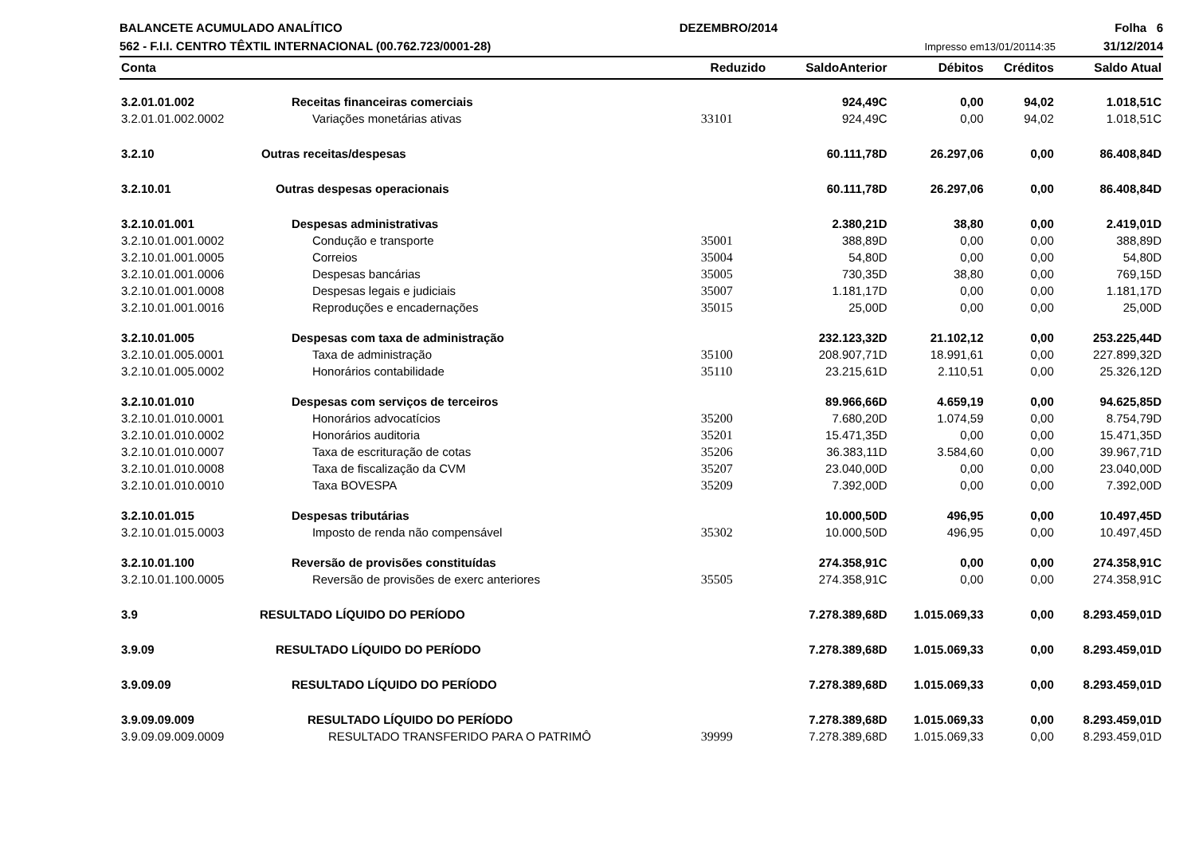BALANCETE ACUMULADO ANALÍTICO DEZEMBRO/2014 Folha 6
562 - F.I.I. CENTRO TÊXTIL INTERNACIONAL (00.762.723/0001-28) Impresso em13/01/20114:35 31/12/2014
| Conta | | Reduzido | SaldoAnterior | Débitos | Créditos | Saldo Atual |
| --- | --- | --- | --- | --- | --- | --- |
| 3.2.01.01.002 | Receitas financeiras comerciais | | 924,49C | 0,00 | 94,02 | 1.018,51C |
| 3.2.01.01.002.0002 | Variações monetárias ativas | 33101 | 924,49C | 0,00 | 94,02 | 1.018,51C |
| 3.2.10 | Outras receitas/despesas | | 60.111,78D | 26.297,06 | 0,00 | 86.408,84D |
| 3.2.10.01 | Outras despesas operacionais | | 60.111,78D | 26.297,06 | 0,00 | 86.408,84D |
| 3.2.10.01.001 | Despesas administrativas | | 2.380,21D | 38,80 | 0,00 | 2.419,01D |
| 3.2.10.01.001.0002 | Condução e transporte | 35001 | 388,89D | 0,00 | 0,00 | 388,89D |
| 3.2.10.01.001.0005 | Correios | 35004 | 54,80D | 0,00 | 0,00 | 54,80D |
| 3.2.10.01.001.0006 | Despesas bancárias | 35005 | 730,35D | 38,80 | 0,00 | 769,15D |
| 3.2.10.01.001.0008 | Despesas legais e judiciais | 35007 | 1.181,17D | 0,00 | 0,00 | 1.181,17D |
| 3.2.10.01.001.0016 | Reproduções e encadernações | 35015 | 25,00D | 0,00 | 0,00 | 25,00D |
| 3.2.10.01.005 | Despesas com taxa de administração | | 232.123,32D | 21.102,12 | 0,00 | 253.225,44D |
| 3.2.10.01.005.0001 | Taxa de administração | 35100 | 208.907,71D | 18.991,61 | 0,00 | 227.899,32D |
| 3.2.10.01.005.0002 | Honorários contabilidade | 35110 | 23.215,61D | 2.110,51 | 0,00 | 25.326,12D |
| 3.2.10.01.010 | Despesas com serviços de terceiros | | 89.966,66D | 4.659,19 | 0,00 | 94.625,85D |
| 3.2.10.01.010.0001 | Honorários advocatícios | 35200 | 7.680,20D | 1.074,59 | 0,00 | 8.754,79D |
| 3.2.10.01.010.0002 | Honorários auditoria | 35201 | 15.471,35D | 0,00 | 0,00 | 15.471,35D |
| 3.2.10.01.010.0007 | Taxa de escrituração de cotas | 35206 | 36.383,11D | 3.584,60 | 0,00 | 39.967,71D |
| 3.2.10.01.010.0008 | Taxa de fiscalização da CVM | 35207 | 23.040,00D | 0,00 | 0,00 | 23.040,00D |
| 3.2.10.01.010.0010 | Taxa BOVESPA | 35209 | 7.392,00D | 0,00 | 0,00 | 7.392,00D |
| 3.2.10.01.015 | Despesas tributárias | | 10.000,50D | 496,95 | 0,00 | 10.497,45D |
| 3.2.10.01.015.0003 | Imposto de renda não compensável | 35302 | 10.000,50D | 496,95 | 0,00 | 10.497,45D |
| 3.2.10.01.100 | Reversão de provisões constituídas | | 274.358,91C | 0,00 | 0,00 | 274.358,91C |
| 3.2.10.01.100.0005 | Reversão de provisões de exerc anteriores | 35505 | 274.358,91C | 0,00 | 0,00 | 274.358,91C |
| 3.9 | RESULTADO LÍQUIDO DO PERÍODO | | 7.278.389,68D | 1.015.069,33 | 0,00 | 8.293.459,01D |
| 3.9.09 | RESULTADO LÍQUIDO DO PERÍODO | | 7.278.389,68D | 1.015.069,33 | 0,00 | 8.293.459,01D |
| 3.9.09.09 | RESULTADO LÍQUIDO DO PERÍODO | | 7.278.389,68D | 1.015.069,33 | 0,00 | 8.293.459,01D |
| 3.9.09.09.009 | RESULTADO LÍQUIDO DO PERÍODO | | 7.278.389,68D | 1.015.069,33 | 0,00 | 8.293.459,01D |
| 3.9.09.09.009.0009 | RESULTADO TRANSFERIDO PARA O PATRIMÔ | 39999 | 7.278.389,68D | 1.015.069,33 | 0,00 | 8.293.459,01D |